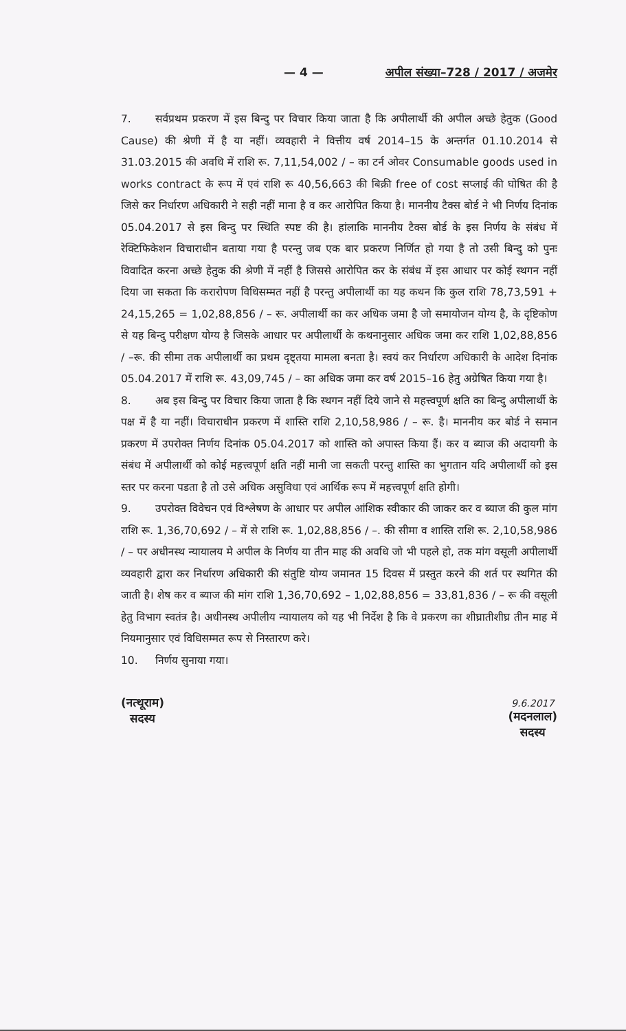— 4 — अपील संख्या–728 / 2017 / अजमेर
7. सर्वप्रथम प्रकरण में इस बिन्दु पर विचार किया जाता है कि अपीलार्थी की अपील अच्छे हेतुक (Good Cause) की श्रेणी में है या नहीं। व्यवहारी ने वित्तीय वर्ष 2014–15 के अन्तर्गत 01.10.2014 से 31.03.2015 की अवधि में राशि रू. 7,11,54,002 / – का टर्न ओवर Consumable goods used in works contract के रूप में एवं राशि रू 40,56,663 की बिक्री free of cost सप्लाई की घोषित की है जिसे कर निर्धारण अधिकारी ने सही नहीं माना है व कर आरोपित किया है। माननीय टैक्स बोर्ड ने भी निर्णय दिनांक 05.04.2017 से इस बिन्दु पर स्थिति स्पष्ट की है। हांलाकि माननीय टैक्स बोर्ड के इस निर्णय के संबंध में रेक्टिफिकेशन विचाराधीन बताया गया है परन्तु जब एक बार प्रकरण निर्णित हो गया है तो उसी बिन्दु को पुनः विवादित करना अच्छे हेतुक की श्रेणी में नहीं है जिससे आरोपित कर के संबंध में इस आधार पर कोई स्थगन नहीं दिया जा सकता कि करारोपण विधिसम्मत नहीं है परन्तु अपीलार्थी का यह कथन कि कुल राशि 78,73,591 + 24,15,265 = 1,02,88,856 / – रू. अपीलार्थी का कर अधिक जमा है जो समायोजन योग्य है, के दृष्टिकोण से यह बिन्दु परीक्षण योग्य है जिसके आधार पर अपीलार्थी के कथनानुसार अधिक जमा कर राशि 1,02,88,856 / –रू. की सीमा तक अपीलार्थी का प्रथम दृष्ट्तया मामला बनता है। स्वयं कर निर्धारण अधिकारी के आदेश दिनांक 05.04.2017 में राशि रू. 43,09,745 / – का अधिक जमा कर वर्ष 2015–16 हेतु अग्रेषित किया गया है।
8. अब इस बिन्दु पर विचार किया जाता है कि स्थगन नहीं दिये जाने से महत्त्वपूर्ण क्षति का बिन्दु अपीलार्थी के पक्ष में है या नहीं। विचाराधीन प्रकरण में शास्ति राशि 2,10,58,986 / – रू. है। माननीय कर बोर्ड ने समान प्रकरण में उपरोक्त निर्णय दिनांक 05.04.2017 को शास्ति को अपास्त किया हैं। कर व ब्याज की अदायगी के संबंध में अपीलार्थी को कोई महत्त्वपूर्ण क्षति नहीं मानी जा सकती परन्तु शास्ति का भुगतान यदि अपीलार्थी को इस स्तर पर करना पडता है तो उसे अधिक असुविधा एवं आर्थिक रूप में महत्त्वपूर्ण क्षति होगी।
9. उपरोक्त विवेचन एवं विश्लेषण के आधार पर अपील आंशिक स्वीकार की जाकर कर व ब्याज की कुल मांग राशि रू. 1,36,70,692 / – में से राशि रू. 1,02,88,856 / –. की सीमा व शास्ति राशि रू. 2,10,58,986 / – पर अधीनस्थ न्यायालय मे अपील के निर्णय या तीन माह की अवधि जो भी पहले हो, तक मांग वसूली अपीलार्थी व्यवहारी द्वारा कर निर्धारण अधिकारी की संतुष्टि योग्य जमानत 15 दिवस में प्रस्तुत करने की शर्त पर स्थगित की जाती है। शेष कर व ब्याज की मांग राशि 1,36,70,692 – 1,02,88,856 = 33,81,836 / – रू की वसूली हेतु विभाग स्वतंत्र है। अधीनस्थ अपीलीय न्यायालय को यह भी निर्देश है कि वे प्रकरण का शीघ्रातीशीघ्र तीन माह में नियमानुसार एवं विधिसम्मत रूप से निस्तारण करे।
10. निर्णय सुनाया गया।
(नत्थूराम)
सदस्य
9.6.2017
(मदनलाल)
सदस्य